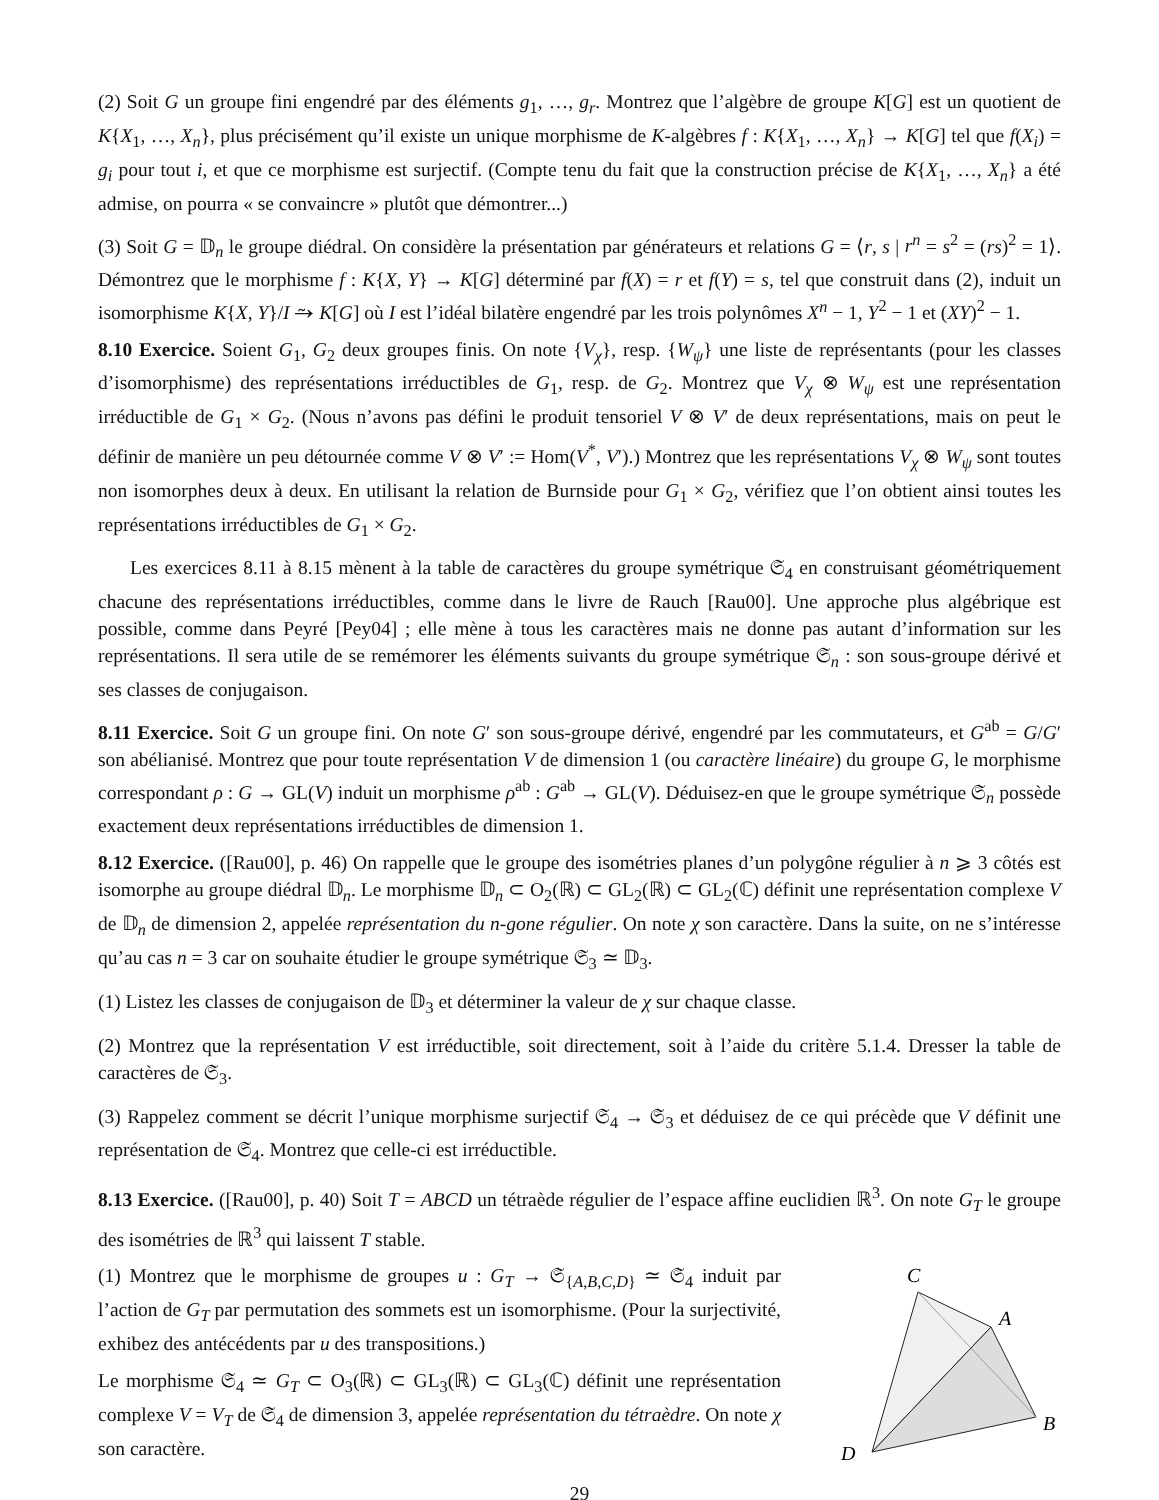(2) Soit G un groupe fini engendré par des éléments g<sub>1</sub>, …, g<sub>r</sub>. Montrez que l’algèbre de groupe K[G] est un quotient de K{X<sub>1</sub>, …, X<sub>n</sub>}, plus précisément qu’il existe un unique morphisme de K-algèbres f : K{X<sub>1</sub>, …, X<sub>n</sub>} → K[G] tel que f(X<sub>i</sub>) = g<sub>i</sub> pour tout i, et que ce morphisme est surjectif. (Compte tenu du fait que la construction précise de K{X<sub>1</sub>, …, X<sub>n</sub>} a été admise, on pourra « se convaincre » plutôt que démontrer...)
(3) Soit G = 𝔻<sub>n</sub> le groupe diédral. On considère la présentation par générateurs et relations G = ⟨r, s | r<sup>n</sup> = s<sup>2</sup> = (rs)<sup>2</sup> = 1⟩. Démontrez que le morphisme f : K{X, Y} → K[G] déterminé par f(X) = r et f(Y) = s, tel que construit dans (2), induit un isomorphisme K{X, Y}/I ⥲ K[G] où I est l’idéal bilatère engendré par les trois polynômes X<sup>n</sup> − 1, Y<sup>2</sup> − 1 et (XY)<sup>2</sup> − 1.
8.10 Exercice. Soient G<sub>1</sub>, G<sub>2</sub> deux groupes finis. On note {V<sub>χ</sub>}, resp. {W<sub>ψ</sub>} une liste de représentants (pour les classes d’isomorphisme) des représentations irréductibles de G<sub>1</sub>, resp. de G<sub>2</sub>. Montrez que V<sub>χ</sub> ⊗ W<sub>ψ</sub> est une représentation irréductible de G<sub>1</sub> × G<sub>2</sub>. (Nous n’avons pas défini le produit tensoriel V ⊗ V′ de deux représentations, mais on peut le définir de manière un peu détournée comme V ⊗ V′ := Hom(V<sup>*</sup>, V′).) Montrez que les représentations V<sub>χ</sub> ⊗ W<sub>ψ</sub> sont toutes non isomorphes deux à deux. En utilisant la relation de Burnside pour G<sub>1</sub> × G<sub>2</sub>, vérifiez que l’on obtient ainsi toutes les représentations irréductibles de G<sub>1</sub> × G<sub>2</sub>.
Les exercices 8.11 à 8.15 mènent à la table de caractères du groupe symétrique 𝔖<sub>4</sub> en construisant géométriquement chacune des représentations irréductibles, comme dans le livre de Rauch [Rau00]. Une approche plus algébrique est possible, comme dans Peyré [Pey04] ; elle mène à tous les caractères mais ne donne pas autant d’information sur les représentations. Il sera utile de se remémorer les éléments suivants du groupe symétrique 𝔖<sub>n</sub> : son sous-groupe dérivé et ses classes de conjugaison.
8.11 Exercice. Soit G un groupe fini. On note G′ son sous-groupe dérivé, engendré par les commutateurs, et G<sup>ab</sup> = G/G′ son abélianisé. Montrez que pour toute représentation V de dimension 1 (ou caractère linéaire) du groupe G, le morphisme correspondant ρ : G → GL(V) induit un morphisme ρ<sup>ab</sup> : G<sup>ab</sup> → GL(V). Déduisez-en que le groupe symétrique 𝔖<sub>n</sub> possède exactement deux représentations irréductibles de dimension 1.
8.12 Exercice. ([Rau00], p. 46) On rappelle que le groupe des isométries planes d’un polygône régulier à n ⩾ 3 côtés est isomorphe au groupe diédral 𝔻<sub>n</sub>. Le morphisme 𝔻<sub>n</sub> ⊂ O<sub>2</sub>(ℝ) ⊂ GL<sub>2</sub>(ℝ) ⊂ GL<sub>2</sub>(ℂ) définit une représentation complexe V de 𝔻<sub>n</sub> de dimension 2, appelée représentation du n-gone régulier. On note χ son caractère. Dans la suite, on ne s’intéresse qu’au cas n = 3 car on souhaite étudier le groupe symétrique 𝔖<sub>3</sub> ≃ 𝔻<sub>3</sub>.
(1) Listez les classes de conjugaison de 𝔻<sub>3</sub> et déterminer la valeur de χ sur chaque classe.
(2) Montrez que la représentation V est irréductible, soit directement, soit à l’aide du critère 5.1.4. Dresser la table de caractères de 𝔖<sub>3</sub>.
(3) Rappelez comment se décrit l’unique morphisme surjectif 𝔖<sub>4</sub> → 𝔖<sub>3</sub> et déduisez de ce qui précède que V définit une représentation de 𝔖<sub>4</sub>. Montrez que celle-ci est irréductible.
8.13 Exercice. ([Rau00], p. 40) Soit T = ABCD un tétraède régulier de l’espace affine euclidien ℝ<sup>3</sup>. On note G<sub>T</sub> le groupe des isométries de ℝ<sup>3</sup> qui laissent T stable.
(1) Montrez que le morphisme de groupes u : G<sub>T</sub> → 𝔖<sub>{A,B,C,D}</sub> ≃ 𝔖<sub>4</sub> induit par l’action de G<sub>T</sub> par permutation des sommets est un isomorphisme. (Pour la surjectivité, exhibez des antécédents par u des transpositions.)
Le morphisme 𝔖<sub>4</sub> ≃ G<sub>T</sub> ⊂ O<sub>3</sub>(ℝ) ⊂ GL<sub>3</sub>(ℝ) ⊂ GL<sub>3</sub>(ℂ) définit une représentation complexe V = V<sub>T</sub> de 𝔖<sub>4</sub> de dimension 3, appelée représentation du tétraèdre. On note χ son caractère.
C
A
B
D
29